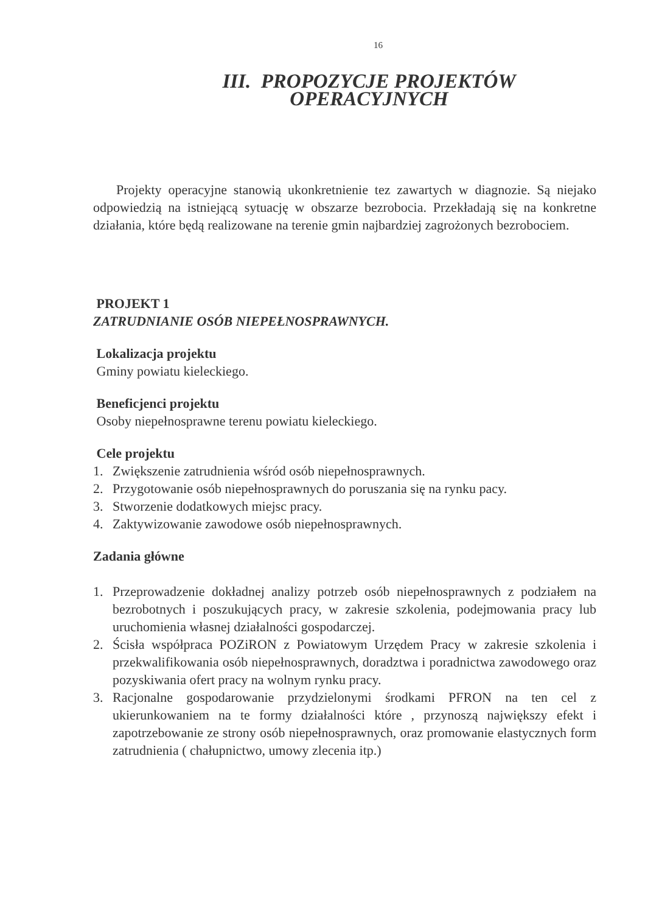16
III. PROPOZYCJE PROJEKTÓW OPERACYJNYCH
Projekty operacyjne stanowią ukonkretnienie tez zawartych w diagnozie. Są niejako odpowiedzią na istniejącą sytuację w obszarze bezrobocia. Przekładają się na konkretne działania, które będą realizowane na terenie gmin najbardziej zagrożonych bezrobociem.
PROJEKT 1
ZATRUDNIANIE OSÓB NIEPEŁNOSPRAWNYCH.
Lokalizacja projektu
Gminy powiatu kieleckiego.
Beneficjenci projektu
Osoby niepełnosprawne terenu powiatu kieleckiego.
Cele projektu
1. Zwiększenie zatrudnienia wśród osób niepełnosprawnych.
2. Przygotowanie osób niepełnosprawnych do poruszania się na rynku pacy.
3. Stworzenie dodatkowych miejsc pracy.
4. Zaktywizowanie zawodowe osób niepełnosprawnych.
Zadania główne
1. Przeprowadzenie dokładnej analizy potrzeb osób niepełnosprawnych z podziałem na bezrobotnych i poszukujących pracy, w zakresie szkolenia, podejmowania pracy lub uruchomienia własnej działalności gospodarczej.
2. Ścisła współpraca POZiRON z Powiatowym Urzędem Pracy w zakresie szkolenia i przekwalifikowania osób niepełnosprawnych, doradztwa i poradnictwa zawodowego oraz pozyskiwania ofert pracy na wolnym rynku pracy.
3. Racjonalne gospodarowanie przydzielonymi środkami PFRON na ten cel z ukierunkowaniem na te formy działalności które , przynoszą największy efekt i zapotrzebowanie ze strony osób niepełnosprawnych, oraz promowanie elastycznych form zatrudnienia ( chałupnictwo, umowy zlecenia itp.)